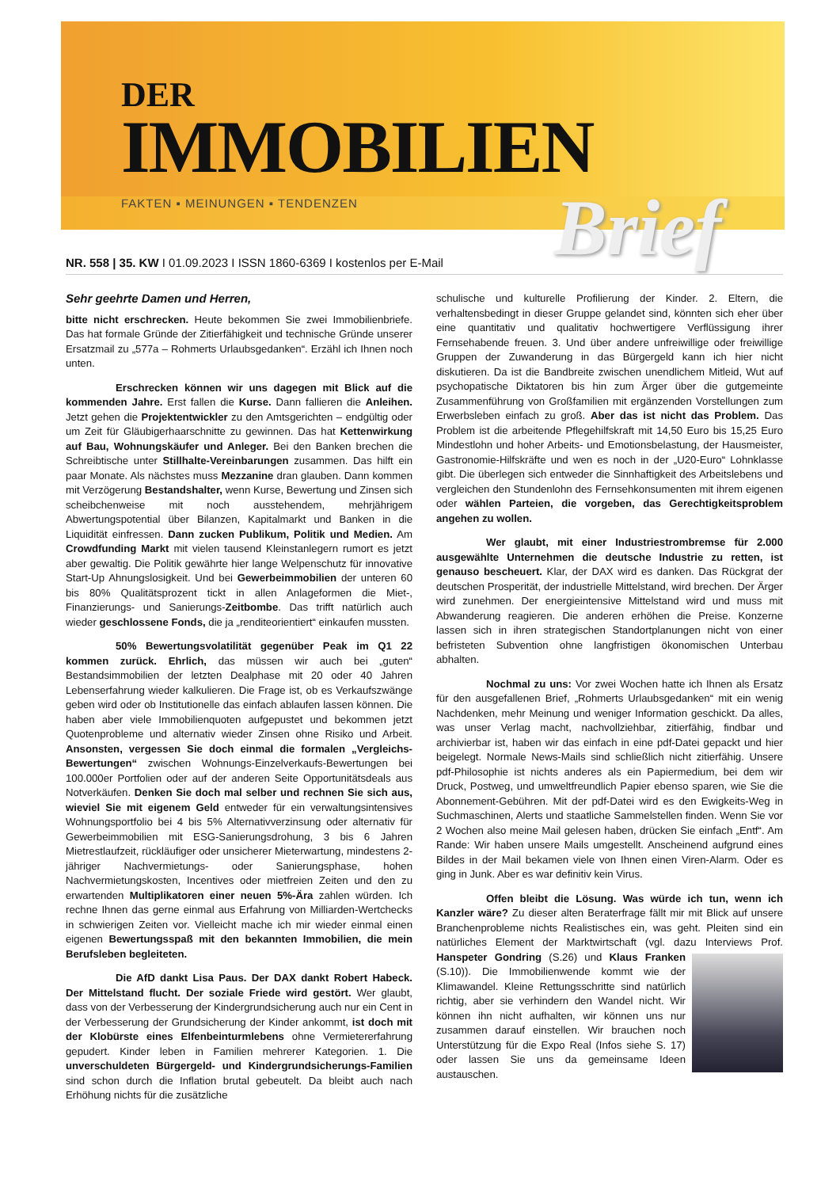DER
IMMOBILIEN
FAKTEN ▪ MEINUNGEN ▪ TENDENZEN
Brief
NR. 558 | 35. KW I 01.09.2023 I ISSN 1860-6369 I kostenlos per E-Mail
Sehr geehrte Damen und Herren,
bitte nicht erschrecken. Heute bekommen Sie zwei Immobilienbriefe. Das hat formale Gründe der Zitierfähigkeit und technische Gründe unserer Ersatzmail zu „577a – Rohmerts Urlaubsgedanken“. Erzähl ich Ihnen noch unten.
Erschrecken können wir uns dagegen mit Blick auf die kommenden Jahre. Erst fallen die Kurse. Dann fallieren die Anleihen. Jetzt gehen die Projektentwickler zu den Amtsgerichten – endgültig oder um Zeit für Gläubigerhaarschnitte zu gewinnen. Das hat Kettenwirkung auf Bau, Wohnungskäufer und Anleger. Bei den Banken brechen die Schreibtische unter Stillhalte-Vereinbarungen zusammen. Das hilft ein paar Monate. Als nächstes muss Mezzanine dran glauben. Dann kommen mit Verzögerung Bestandshalter, wenn Kurse, Bewertung und Zinsen sich scheibchenweise mit noch ausstehendem, mehrjährigem Abwertungspotential über Bilanzen, Kapitalmarkt und Banken in die Liquidität einfressen. Dann zucken Publikum, Politik und Medien. Am Crowdfunding Markt mit vielen tausend Kleinstanlegern rumort es jetzt aber gewaltig. Die Politik gewährte hier lange Welpenschutz für innovative Start-Up Ahnungslosigkeit. Und bei Gewerbeimmobilien der unteren 60 bis 80% Qualitätsprozent tickt in allen Anlageformen die Miet-, Finanzierungs- und Sanierungs-Zeitbombe. Das trifft natürlich auch wieder geschlossene Fonds, die ja „renditeorientiert“ einkaufen mussten.
50% Bewertungsvolatilität gegenüber Peak im Q1 22 kommen zurück. Ehrlich, das müssen wir auch bei „guten“ Bestandsimmobilien der letzten Dealphase mit 20 oder 40 Jahren Lebenserfahrung wieder kalkulieren. Die Frage ist, ob es Verkaufszwänge geben wird oder ob Institutionelle das einfach ablaufen lassen können. Die haben aber viele Immobilienquoten aufgepustet und bekommen jetzt Quotenprobleme und alternativ wieder Zinsen ohne Risiko und Arbeit. Ansonsten, vergessen Sie doch einmal die formalen „Vergleichs-Bewertungen“ zwischen Wohnungs-Einzelverkaufs-Bewertungen bei 100.000er Portfolien oder auf der anderen Seite Opportunitätsdeals aus Notverkäufen. Denken Sie doch mal selber und rechnen Sie sich aus, wieviel Sie mit eigenem Geld entweder für ein verwaltungsintensives Wohnungsportfolio bei 4 bis 5% Alternativverzinsung oder alternativ für Gewerbeimmobilien mit ESG-Sanierungsdrohung, 3 bis 6 Jahren Mietrestlaufzeit, rückläufiger oder unsicherer Mieterwartung, mindestens 2-jähriger Nachvermietungs- oder Sanierungsphase, hohen Nachvermietungskosten, Incentives oder mietfreien Zeiten und den zu erwartenden Multiplikatoren einer neuen 5%-Ära zahlen würden. Ich rechne Ihnen das gerne einmal aus Erfahrung von Milliarden-Wertchecks in schwierigen Zeiten vor. Vielleicht mache ich mir wieder einmal einen eigenen Bewertungsspaß mit den bekannten Immobilien, die mein Berufsleben begleiteten.
Die AfD dankt Lisa Paus. Der DAX dankt Robert Habeck. Der Mittelstand flucht. Der soziale Friede wird gestört. Wer glaubt, dass von der Verbesserung der Kindergrundsicherung auch nur ein Cent in der Verbesserung der Grundsicherung der Kinder ankommt, ist doch mit der Klobürste eines Elfenbeinturmlebens ohne Vermietererfahrung gepudert. Kinder leben in Familien mehrerer Kategorien. 1. Die unverschuldeten Bürgergeld- und Kindergrundsicherungs-Familien sind schon durch die Inflation brutal gebeutelt. Da bleibt auch nach Erhöhung nichts für die zusätzliche
schulische und kulturelle Profilierung der Kinder. 2. Eltern, die verhaltensbedingt in dieser Gruppe gelandet sind, könnten sich eher über eine quantitativ und qualitativ hochwertigere Verflüssigung ihrer Fernsehabende freuen. 3. Und über andere unfreiwillige oder freiwillige Gruppen der Zuwanderung in das Bürgergeld kann ich hier nicht diskutieren. Da ist die Bandbreite zwischen unendlichem Mitleid, Wut auf psychopatische Diktatoren bis hin zum Ärger über die gutgemeinte Zusammenführung von Großfamilien mit ergänzenden Vorstellungen zum Erwerbsleben einfach zu groß. Aber das ist nicht das Problem. Das Problem ist die arbeitende Pflegehilfskraft mit 14,50 Euro bis 15,25 Euro Mindestlohn und hoher Arbeits- und Emotionsbelastung, der Hausmeister, Gastronomie-Hilfskräfte und wen es noch in der „U20-Euro“ Lohnklasse gibt. Die überlegen sich entweder die Sinnhaftigkeit des Arbeitslebens und vergleichen den Stundenlohn des Fernsehkonsumenten mit ihrem eigenen oder wählen Parteien, die vorgeben, das Gerechtigkeitsproblem angehen zu wollen.
Wer glaubt, mit einer Industriestrombremse für 2.000 ausgewählte Unternehmen die deutsche Industrie zu retten, ist genauso bescheuert. Klar, der DAX wird es danken. Das Rückgrat der deutschen Prosperität, der industrielle Mittelstand, wird brechen. Der Ärger wird zunehmen. Der energieintensive Mittelstand wird und muss mit Abwanderung reagieren. Die anderen erhöhen die Preise. Konzerne lassen sich in ihren strategischen Standortplanungen nicht von einer befristeten Subvention ohne langfristigen ökonomischen Unterbau abhalten.
Nochmal zu uns: Vor zwei Wochen hatte ich Ihnen als Ersatz für den ausgefallenen Brief, „Rohmerts Urlaubsgedanken“ mit ein wenig Nachdenken, mehr Meinung und weniger Information geschickt. Da alles, was unser Verlag macht, nachvollziehbar, zitierfähig, findbar und archivierbar ist, haben wir das einfach in eine pdf-Datei gepackt und hier beigelegt. Normale News-Mails sind schließlich nicht zitierfähig. Unsere pdf-Philosophie ist nichts anderes als ein Papiermedium, bei dem wir Druck, Postweg, und umweltfreundlich Papier ebenso sparen, wie Sie die Abonnement-Gebühren. Mit der pdf-Datei wird es den Ewigkeits-Weg in Suchmaschinen, Alerts und staatliche Sammelstellen finden. Wenn Sie vor 2 Wochen also meine Mail gelesen haben, drücken Sie einfach „Entf“. Am Rande: Wir haben unsere Mails umgestellt. Anscheinend aufgrund eines Bildes in der Mail bekamen viele von Ihnen einen Viren-Alarm. Oder es ging in Junk. Aber es war definitiv kein Virus.
Offen bleibt die Lösung. Was würde ich tun, wenn ich Kanzler wäre? Zu dieser alten Beraterfrage fällt mir mit Blick auf unsere Branchenprobleme nichts Realistisches ein, was geht. Pleiten sind ein natürliches Element der Marktwirtschaft (vgl. dazu Interviews Prof. Hanspeter Gondring (S.26) und Klaus Franken (S.10)). Die Immobilienwende kommt wie der Klimawandel. Kleine Rettungsschritte sind natürlich richtig, aber sie verhindern den Wandel nicht. Wir können ihn nicht aufhalten, wir können uns nur zusammen darauf einstellen. Wir brauchen noch Unterstützung für die Expo Real (Infos siehe S. 17) oder lassen Sie uns da gemeinsame Ideen austauschen.